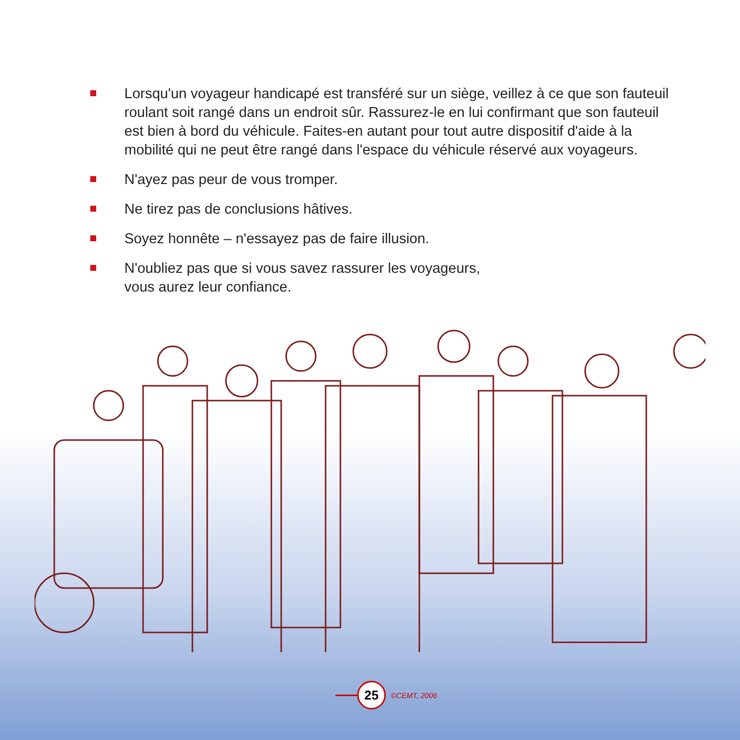Lorsqu'un voyageur handicapé est transféré sur un siège, veillez à ce que son fauteuil roulant soit rangé dans un endroit sûr. Rassurez-le en lui confirmant que son fauteuil est bien à bord du véhicule. Faites-en autant pour tout autre dispositif d'aide à la mobilité qui ne peut être rangé dans l'espace du véhicule réservé aux voyageurs.
N'ayez pas peur de vous tromper.
Ne tirez pas de conclusions hâtives.
Soyez honnête – n'essayez pas de faire illusion.
N'oubliez pas que si vous savez rassurer les voyageurs,
vous aurez leur confiance.
25 ©CEMT, 2006